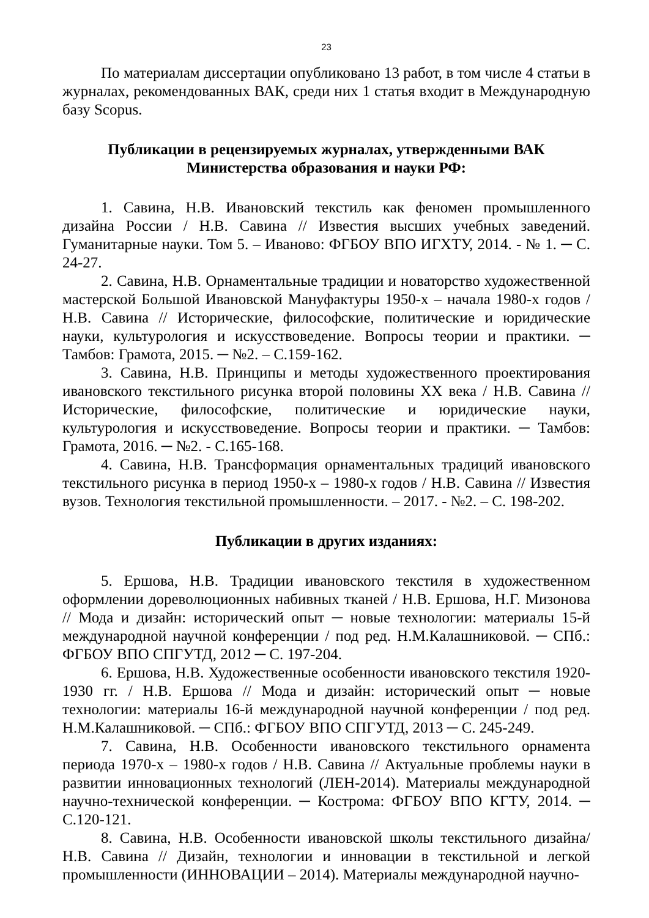23
По материалам диссертации опубликовано 13 работ, в том числе 4 статьи в журналах, рекомендованных ВАК, среди них 1 статья входит в Международную базу Scopus.
Публикации в рецензируемых журналах, утвержденными ВАК
Министерства образования и науки РФ:
1. Савина, Н.В. Ивановский текстиль как феномен промышленного дизайна России / Н.В. Савина // Известия высших учебных заведений. Гуманитарные науки. Том 5. – Иваново: ФГБОУ ВПО ИГХТУ, 2014. - № 1. ─ С. 24-27.
2. Савина, Н.В. Орнаментальные традиции и новаторство художественной мастерской Большой Ивановской Мануфактуры 1950-х – начала 1980-х годов / Н.В. Савина // Исторические, философские, политические и юридические науки, культурология и искусствоведение. Вопросы теории и практики. ─ Тамбов: Грамота, 2015. ─ №2. – С.159-162.
3. Савина, Н.В. Принципы и методы художественного проектирования ивановского текстильного рисунка второй половины XX века / Н.В. Савина // Исторические, философские, политические и юридические науки, культурология и искусствоведение. Вопросы теории и практики. ─ Тамбов: Грамота, 2016. ─ №2. - С.165-168.
4. Савина, Н.В. Трансформация орнаментальных традиций ивановского текстильного рисунка в период 1950-х – 1980-х годов / Н.В. Савина // Известия вузов. Технология текстильной промышленности. – 2017. - №2. – С. 198-202.
Публикации в других изданиях:
5. Ершова, Н.В. Традиции ивановского текстиля в художественном оформлении дореволюционных набивных тканей / Н.В. Ершова, Н.Г. Мизонова // Мода и дизайн: исторический опыт ─ новые технологии: материалы 15-й международной научной конференции / под ред. Н.М.Калашниковой. ─ СПб.: ФГБОУ ВПО СПГУТД, 2012 ─ С. 197-204.
6. Ершова, Н.В. Художественные особенности ивановского текстиля 1920-1930 гг. / Н.В. Ершова // Мода и дизайн: исторический опыт ─ новые технологии: материалы 16-й международной научной конференции / под ред. Н.М.Калашниковой. ─ СПб.: ФГБОУ ВПО СПГУТД, 2013 ─ С. 245-249.
7. Савина, Н.В. Особенности ивановского текстильного орнамента периода 1970-х – 1980-х годов / Н.В. Савина // Актуальные проблемы науки в развитии инновационных технологий (ЛЕН-2014). Материалы международной научно-технической конференции. ─ Кострома: ФГБОУ ВПО КГТУ, 2014. ─ С.120-121.
8. Савина, Н.В. Особенности ивановской школы текстильного дизайна/ Н.В. Савина // Дизайн, технологии и инновации в текстильной и легкой промышленности (ИННОВАЦИИ – 2014). Материалы международной научно-